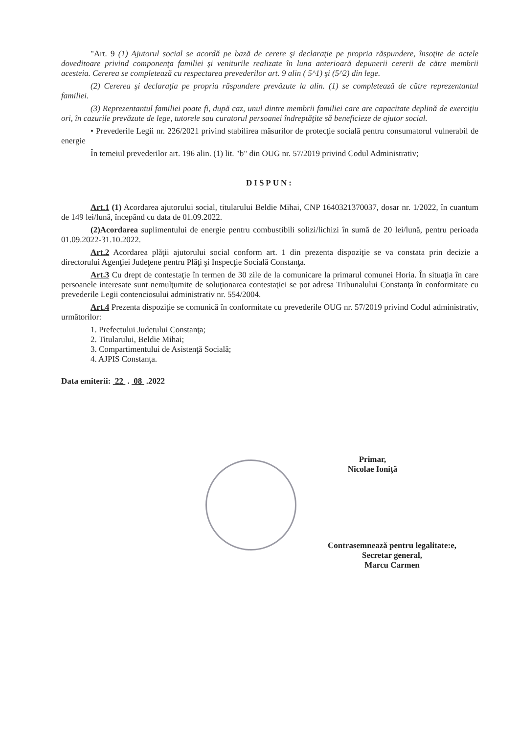"Art. 9 (1) Ajutorul social se acordă pe bază de cerere şi declaraţie pe propria răspundere, însoţite de actele doveditoare privind componenţa familiei şi veniturile realizate în luna anterioară depunerii cererii de către membrii acesteia. Cererea se completează cu respectarea prevederilor art. 9 alin ( 5^1) şi (5^2) din lege.
(2) Cererea şi declaraţia pe propria răspundere prevăzute la alin. (1) se completează de către reprezentantul familiei.
(3) Reprezentantul familiei poate fi, după caz, unul dintre membrii familiei care are capacitate deplină de exerciţiu ori, în cazurile prevăzute de lege, tutorele sau curatorul persoanei îndreptăţite să beneficieze de ajutor social.
• Prevederile Legii nr. 226/2021 privind stabilirea măsurilor de protecţie socială pentru consumatorul vulnerabil de energie
În temeiul prevederilor art. 196 alin. (1) lit. "b" din OUG nr. 57/2019 privind Codul Administrativ;
DISPUN:
Art.1 (1) Acordarea ajutorului social, titularului Beldie Mihai, CNP 1640321370037, dosar nr. 1/2022, în cuantum de 149 lei/lună, începând cu data de 01.09.2022.
(2)Acordarea suplimentului de energie pentru combustibili solizi/lichizi în sumă de 20 lei/lună, pentru perioada 01.09.2022-31.10.2022.
Art.2 Acordarea plăţii ajutorului social conform art. 1 din prezenta dispoziţie se va constata prin decizie a directorului Agenţiei Judeţene pentru Plăţi şi Inspecţie Socială Constanţa.
Art.3 Cu drept de contestaţie în termen de 30 zile de la comunicare la primarul comunei Horia. În situaţia în care persoanele interesate sunt nemulţumite de soluţionarea contestaţiei se pot adresa Tribunalului Constanţa în conformitate cu prevederile Legii contenciosului administrativ nr. 554/2004.
Art.4 Prezenta dispoziţie se comunică în conformitate cu prevederile OUG nr. 57/2019 privind Codul administrativ, următorilor:
1. Prefectului Judetului Constanţa;
2. Titularului, Beldie Mihai;
3. Compartimentului de Asistenţă Socială;
4. AJPIS Constanţa.
Data emiterii: 22 . 08 .2022
Primar,
Nicolae Ioniţă
Contrasemnează pentru legalitate:e,
Secretar general,
Marcu Carmen